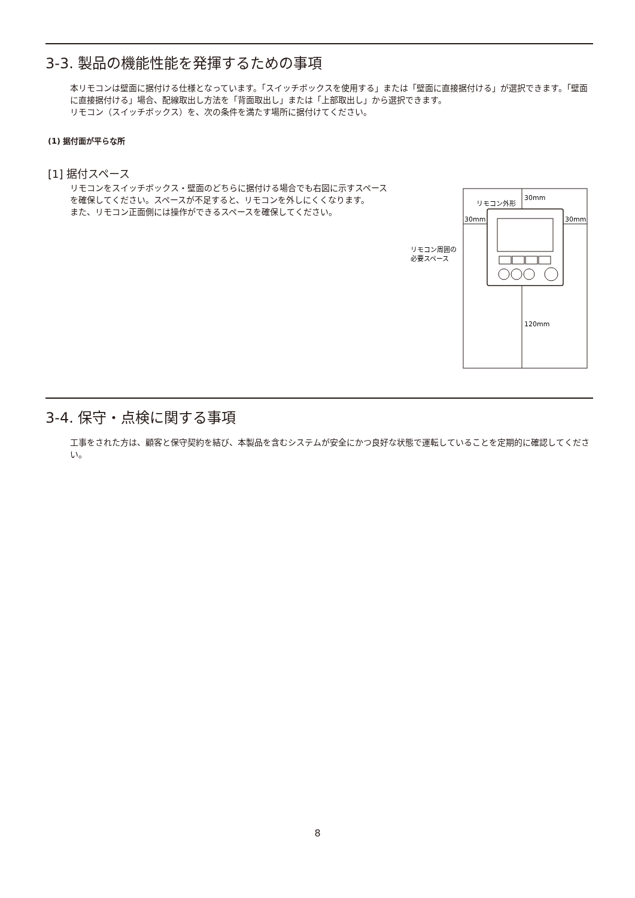3-3. 製品の機能性能を発揮するための事項
本リモコンは壁面に据付ける仕様となっています。「スイッチボックスを使用する」または「壁面に直接据付ける」が選択できます。「壁面に直接据付ける」場合、配線取出し方法を「背面取出し」または「上部取出し」から選択できます。
リモコン（スイッチボックス）を、次の条件を満たす場所に据付けてください。
(1) 据付面が平らな所
[1] 据付スペース
リモコンをスイッチボックス・壁面のどちらに据付ける場合でも右図に示すスペースを確保してください。スペースが不足すると、リモコンを外しにくくなります。
また、リモコン正面側には操作ができるスペースを確保してください。
30mm
リモコン外形
30mm
30mm
120mm
リモコン周囲の
必要スペース
3-4. 保守・点検に関する事項
工事をされた方は、顧客と保守契約を結び、本製品を含むシステムが安全にかつ良好な状態で運転していることを定期的に確認してください。
8